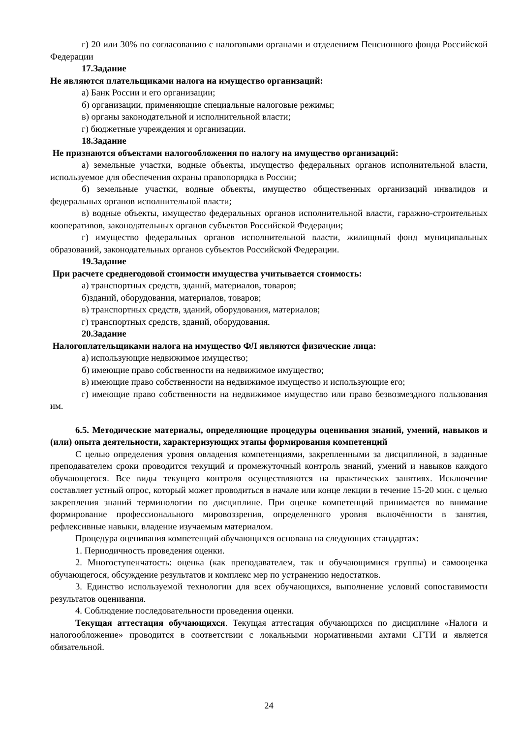г) 20 или 30% по согласованию с налоговыми органами и отделением Пенсионного фонда Российской Федерации
17.Задание
Не являются плательщиками налога на имущество организаций:
а) Банк России и его организации;
б) организации, применяющие специальные налоговые режимы;
в) органы законодательной и исполнительной власти;
г) бюджетные учреждения и организации.
18.Задание
Не признаются объектами налогообложения по налогу на имущество организаций:
а) земельные участки, водные объекты, имущество федеральных органов исполнительной власти, используемое для обеспечения охраны правопорядка в России;
б) земельные участки, водные объекты, имущество общественных организаций инвалидов и федеральных органов исполнительной власти;
в) водные объекты, имущество федеральных органов исполнительной власти, гаражно-строительных кооперативов, законодательных органов субъектов Российской Федерации;
г) имущество федеральных органов исполнительной власти, жилищный фонд муниципальных образований, законодательных органов субъектов Российской Федерации.
19.Задание
При расчете среднегодовой стоимости имущества учитывается стоимость:
а) транспортных средств, зданий, материалов, товаров;
б)зданий, оборудования, материалов, товаров;
в) транспортных средств, зданий, оборудования, материалов;
г) транспортных средств, зданий, оборудования.
20.Задание
Налогоплательщиками налога на имущество ФЛ являются физические лица:
а) использующие недвижимое имущество;
б) имеющие право собственности на недвижимое имущество;
в) имеющие право собственности на недвижимое имущество и использующие его;
г) имеющие право собственности на недвижимое имущество или право безвозмездного пользования им.
6.5. Методические материалы, определяющие процедуры оценивания знаний, умений, навыков и (или) опыта деятельности, характеризующих этапы формирования компетенций
С целью определения уровня овладения компетенциями, закрепленными за дисциплиной, в заданные преподавателем сроки проводится текущий и промежуточный контроль знаний, умений и навыков каждого обучающегося. Все виды текущего контроля осуществляются на практических занятиях. Исключение составляет устный опрос, который может проводиться в начале или конце лекции в течение 15-20 мин. с целью закрепления знаний терминологии по дисциплине. При оценке компетенций принимается во внимание формирование профессионального мировоззрения, определенного уровня включённости в занятия, рефлексивные навыки, владение изучаемым материалом.
Процедура оценивания компетенций обучающихся основана на следующих стандартах:
1. Периодичность проведения оценки.
2. Многоступенчатость: оценка (как преподавателем, так и обучающимися группы) и самооценка обучающегося, обсуждение результатов и комплекс мер по устранению недостатков.
3. Единство используемой технологии для всех обучающихся, выполнение условий сопоставимости результатов оценивания.
4. Соблюдение последовательности проведения оценки.
Текущая аттестация обучающихся. Текущая аттестация обучающихся по дисциплине «Налоги и налогообложение» проводится в соответствии с локальными нормативными актами СГТИ и является обязательной.
24